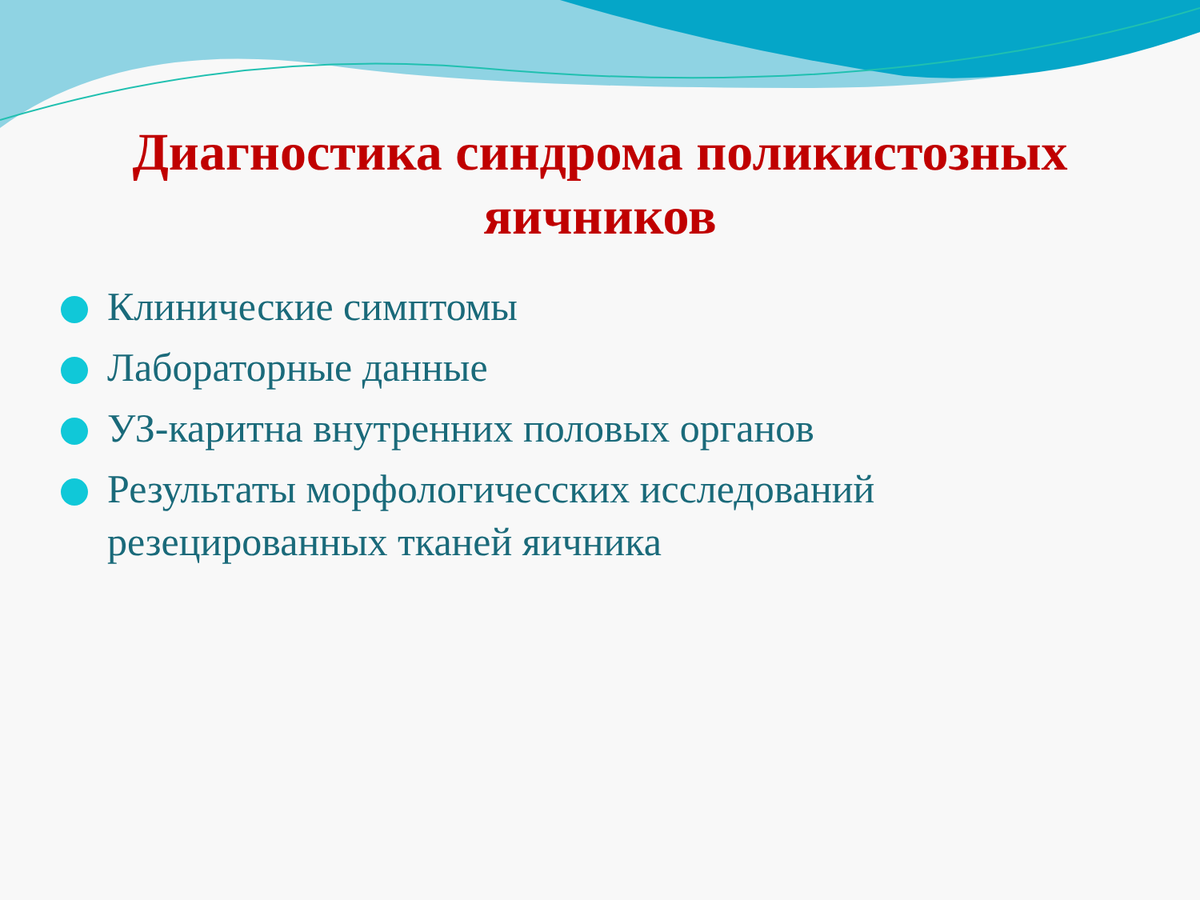Диагностика синдрома поликистозных яичников
Клинические симптомы
Лабораторные данные
УЗ-каритна внутренних половых органов
Результаты морфологичесских исследований резецированных тканей яичника